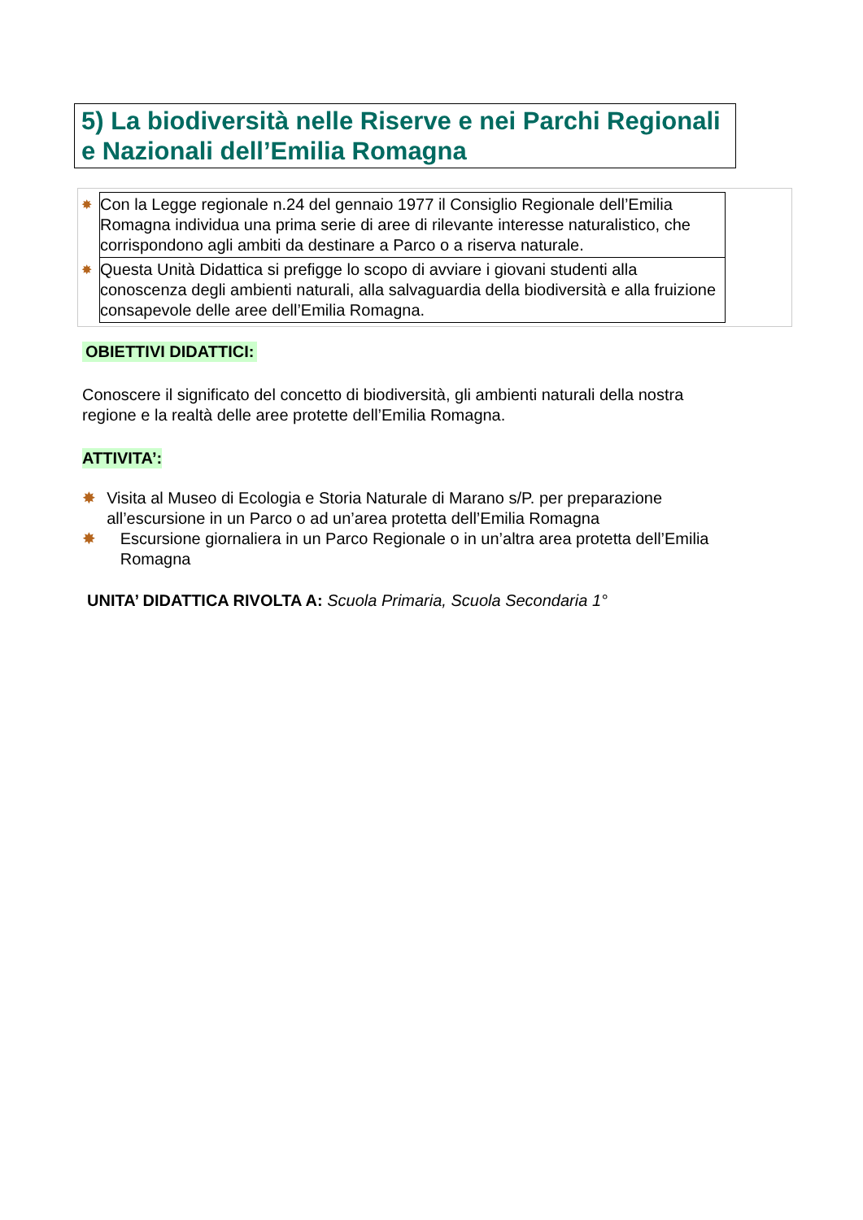5) La biodiversità nelle Riserve e nei Parchi Regionali e Nazionali dell’Emilia Romagna
| ✸ | Con la Legge regionale n.24 del gennaio 1977 il Consiglio Regionale dell’Emilia Romagna individua una prima serie di aree di rilevante interesse naturalistico, che corrispondono agli ambiti da destinare a Parco o a riserva naturale. |
| ✸ | Questa Unità Didattica si prefigge lo scopo di avviare i giovani studenti alla conoscenza degli ambienti naturali, alla salvaguardia della biodiversità e alla fruizione consapevole delle aree dell’Emilia Romagna. |
OBIETTIVI DIDATTICI:
Conoscere il significato del concetto di biodiversità, gli ambienti naturali della nostra regione e la realtà delle aree protette dell’Emilia Romagna.
ATTIVITA’:
✸ Visita al Museo di Ecologia e Storia Naturale di Marano s/P. per preparazione all’escursione in un Parco o ad un’area protetta dell’Emilia Romagna
✸ Escursione giornaliera in un Parco Regionale o in un’altra area protetta dell’Emilia Romagna
UNITA’ DIDATTICA RIVOLTA A: Scuola Primaria, Scuola Secondaria 1°